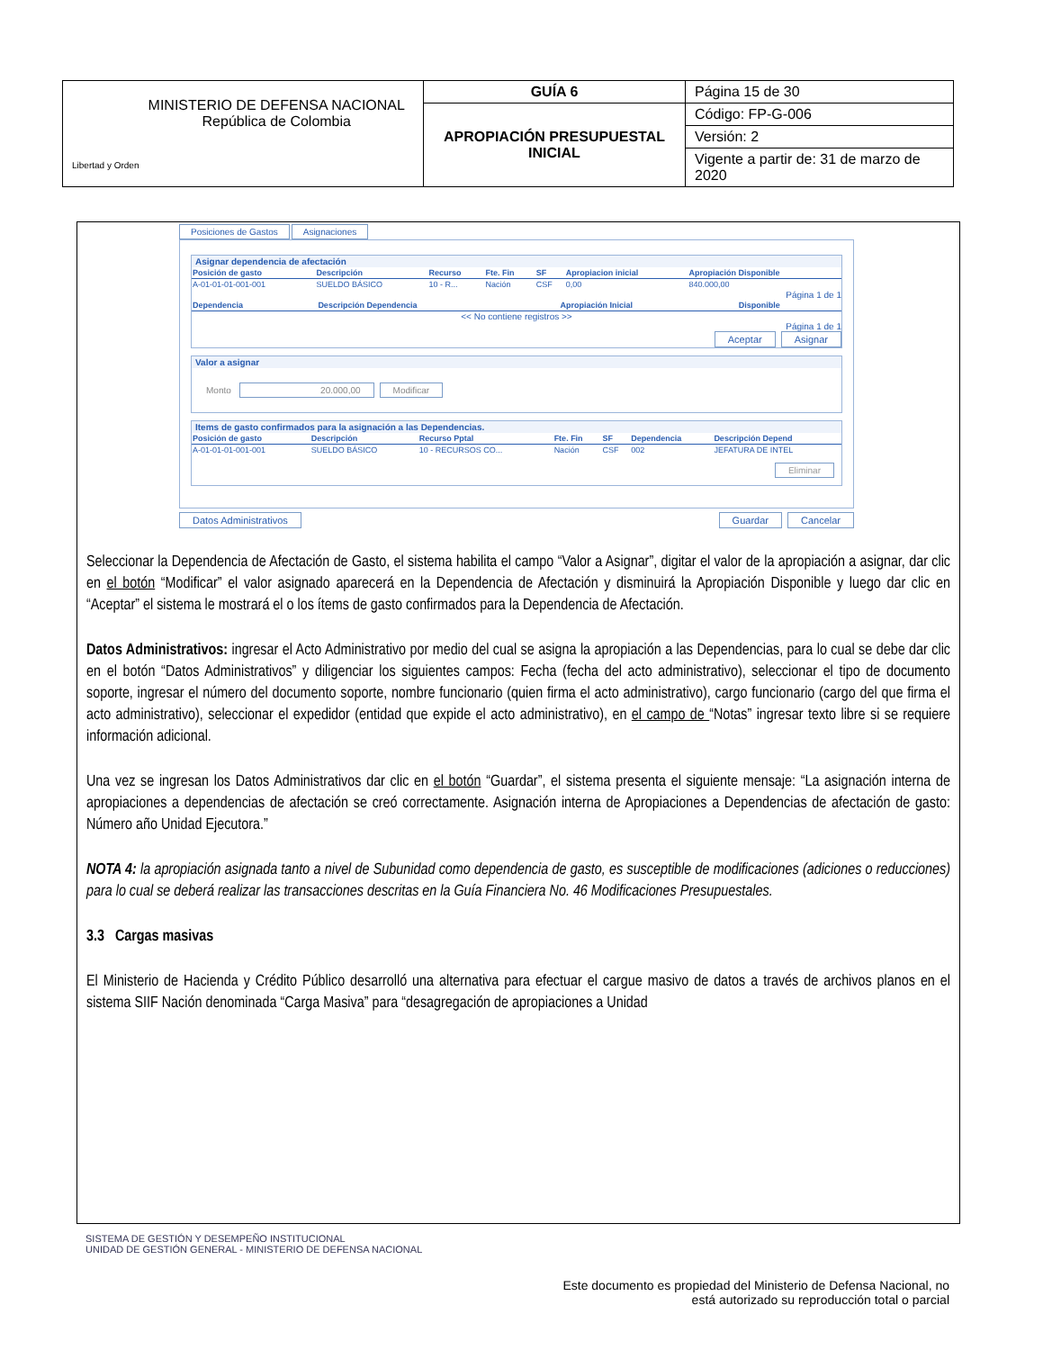| Libertad y Orden MINISTERIO DE DEFENSA NACIONAL República de Colombia | GUÍA 6 | Página 15 de 30 |
| | APROPIACIÓN PRESUPUESTAL INICIAL | Código: FP-G-006 |
| | | Versión: 2 |
| | | Vigente a partir de: 31 de marzo de 2020 |
Posiciones de Gastos Asignaciones
Asignar dependencia de afectación
| Posición de gasto | Descripción | Recurso | Fte. Fin | SF | Apropiacion inicial | Apropiación Disponible |
| --- | --- | --- | --- | --- | --- | --- |
| A-01-01-01-001-001 | SUELDO BÁSICO | 10 - R... | Nación | CSF | 0,00 | 840.000,00 |
Página 1 de 1
| Dependencia | Descripción Dependencia | Apropiación Inicial | Disponible |
| --- | --- | --- | --- |
<< No contiene registros >>
Página 1 de 1
Aceptar Asignar
Valor a asignar
Monto 20.000,00 Modificar
Items de gasto confirmados para la asignación a las Dependencias.
| Posición de gasto | Descripción | Recurso Pptal | Fte. Fin | SF | Dependencia | Descripción Depend |
| --- | --- | --- | --- | --- | --- | --- |
| A-01-01-01-001-001 | SUELDO BÁSICO | 10 - RECURSOS CO... | Nación | CSF | 002 | JEFATURA DE INTEL |
Eliminar
Datos Administrativos Guardar Cancelar
Seleccionar la Dependencia de Afectación de Gasto, el sistema habilita el campo “Valor a Asignar”, digitar el valor de la apropiación a asignar, dar clic en el botón “Modificar” el valor asignado aparecerá en la Dependencia de Afectación y disminuirá la Apropiación Disponible y luego dar clic en “Aceptar” el sistema le mostrará el o los ítems de gasto confirmados para la Dependencia de Afectación.
Datos Administrativos: ingresar el Acto Administrativo por medio del cual se asigna la apropiación a las Dependencias, para lo cual se debe dar clic en el botón “Datos Administrativos” y diligenciar los siguientes campos: Fecha (fecha del acto administrativo), seleccionar el tipo de documento soporte, ingresar el número del documento soporte, nombre funcionario (quien firma el acto administrativo), cargo funcionario (cargo del que firma el acto administrativo), seleccionar el expedidor (entidad que expide el acto administrativo), en el campo de “Notas” ingresar texto libre si se requiere información adicional.
Una vez se ingresan los Datos Administrativos dar clic en el botón “Guardar”, el sistema presenta el siguiente mensaje: “La asignación interna de apropiaciones a dependencias de afectación se creó correctamente. Asignación interna de Apropiaciones a Dependencias de afectación de gasto: Número año Unidad Ejecutora.”
NOTA 4: la apropiación asignada tanto a nivel de Subunidad como dependencia de gasto, es susceptible de modificaciones (adiciones o reducciones) para lo cual se deberá realizar las transacciones descritas en la Guía Financiera No. 46 Modificaciones Presupuestales.
3.3 Cargas masivas
El Ministerio de Hacienda y Crédito Público desarrolló una alternativa para efectuar el cargue masivo de datos a través de archivos planos en el sistema SIIF Nación denominada “Carga Masiva” para “desagregación de apropiaciones a Unidad
SISTEMA DE GESTIÓN Y DESEMPEÑO INSTITUCIONAL
UNIDAD DE GESTIÓN GENERAL - MINISTERIO DE DEFENSA NACIONAL
Este documento es propiedad del Ministerio de Defensa Nacional, no
está autorizado su reproducción total o parcial